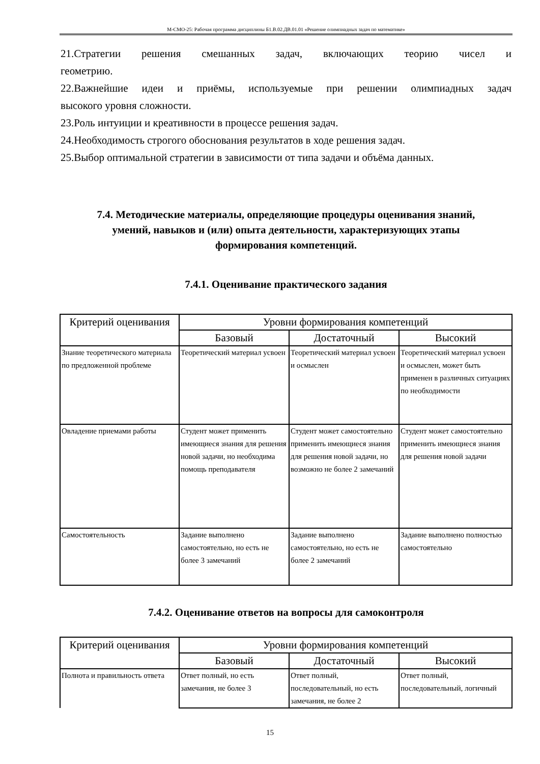М-СМО-25: Рабочая программа дисциплины Б1.В.02.ДВ.01.01 «Решение олимпиадных задач по математике»
21.Стратегии решения смешанных задач, включающих теорию чисел и
геометрию.
22.Важнейшие идеи и приёмы, используемые при решении олимпиадных задач
высокого уровня сложности.
23.Роль интуиции и креативности в процессе решения задач.
24.Необходимость строгого обоснования результатов в ходе решения задач.
25.Выбор оптимальной стратегии в зависимости от типа задачи и объёма данных.
7.4. Методические материалы, определяющие процедуры оценивания знаний, умений, навыков и (или) опыта деятельности, характеризующих этапы формирования компетенций.
7.4.1. Оценивание практического задания
| Критерий оценивания | Уровни формирования компетенций | | |
| --- | --- | --- | --- |
| | Базовый | Достаточный | Высокий |
| Знание теоретического материала по предложенной проблеме | Теоретический материал усвоен | Теоретический материал усвоен и осмыслен | Теоретический материал усвоен и осмыслен, может быть применен в различных ситуациях по необходимости |
| Овладение приемами работы | Студент может применить имеющиеся знания для решения новой задачи, но необходима помощь преподавателя | Студент может самостоятельно применить имеющиеся знания для решения новой задачи, но возможно не более 2 замечаний | Студент может самостоятельно применить имеющиеся знания для решения новой задачи |
| Самостоятельность | Задание выполнено самостоятельно, но есть не более 3 замечаний | Задание выполнено самостоятельно, но есть не более 2 замечаний | Задание выполнено полностью самостоятельно |
7.4.2. Оценивание ответов на вопросы для самоконтроля
| Критерий оценивания | Уровни формирования компетенций | | |
| --- | --- | --- | --- |
| | Базовый | Достаточный | Высокий |
| Полнота и правильность ответа | Ответ полный, но есть замечания, не более 3 | Ответ полный, последовательный, но есть замечания, не более 2 | Ответ полный, последовательный, логичный |
15